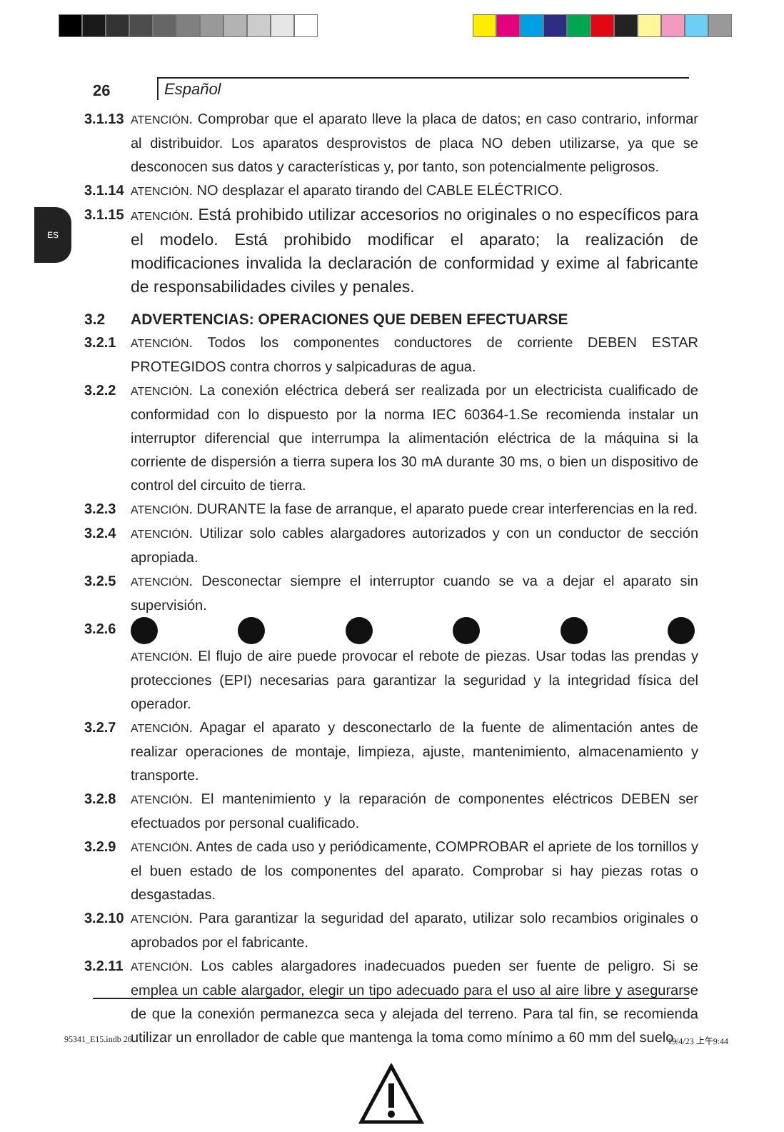26
Español
ES
3.1.13 ATENCIÓN. Comprobar que el aparato lleve la placa de datos; en caso contrario, informar al distribuidor. Los aparatos desprovistos de placa NO deben utilizarse, ya que se desconocen sus datos y características y, por tanto, son potencialmente peligrosos.
3.1.14 ATENCIÓN. NO desplazar el aparato tirando del CABLE ELÉCTRICO.
3.1.15 ATENCIÓN. Está prohibido utilizar accesorios no originales o no específicos para el modelo. Está prohibido modificar el aparato; la realización de modificaciones invalida la declaración de conformidad y exime al fabricante de responsabilidades civiles y penales.
3.2 ADVERTENCIAS: OPERACIONES QUE DEBEN EFECTUARSE
3.2.1 ATENCIÓN. Todos los componentes conductores de corriente DEBEN ESTAR PROTEGIDOS contra chorros y salpicaduras de agua.
3.2.2 ATENCIÓN. La conexión eléctrica deberá ser realizada por un electricista cualificado de conformidad con lo dispuesto por la norma IEC 60364-1.Se recomienda instalar un interruptor diferencial que interrumpa la alimentación eléctrica de la máquina si la corriente de dispersión a tierra supera los 30 mA durante 30 ms, o bien un dispositivo de control del circuito de tierra.
3.2.3 ATENCIÓN. DURANTE la fase de arranque, el aparato puede crear interferencias en la red.
3.2.4 ATENCIÓN. Utilizar solo cables alargadores autorizados y con un conductor de sección apropiada.
3.2.5 ATENCIÓN. Desconectar siempre el interruptor cuando se va a dejar el aparato sin supervisión.
3.2.6
ATENCIÓN. El flujo de aire puede provocar el rebote de piezas. Usar todas las prendas y protecciones (EPI) necesarias para garantizar la seguridad y la integridad física del operador.
3.2.7 ATENCIÓN. Apagar el aparato y desconectarlo de la fuente de alimentación antes de realizar operaciones de montaje, limpieza, ajuste, mantenimiento, almacenamiento y transporte.
3.2.8 ATENCIÓN. El mantenimiento y la reparación de componentes eléctricos DEBEN ser efectuados por personal cualificado.
3.2.9 ATENCIÓN. Antes de cada uso y periódicamente, COMPROBAR el apriete de los tornillos y el buen estado de los componentes del aparato. Comprobar si hay piezas rotas o desgastadas.
3.2.10 ATENCIÓN. Para garantizar la seguridad del aparato, utilizar solo recambios originales o aprobados por el fabricante.
3.2.11 ATENCIÓN. Los cables alargadores inadecuados pueden ser fuente de peligro. Si se emplea un cable alargador, elegir un tipo adecuado para el uso al aire libre y asegurarse de que la conexión permanezca seca y alejada del terreno. Para tal fin, se recomienda utilizar un enrollador de cable que mantenga la toma como mínimo a 60 mm del suelo.
95341_E15.indb 26 19/4/23 上午9:44